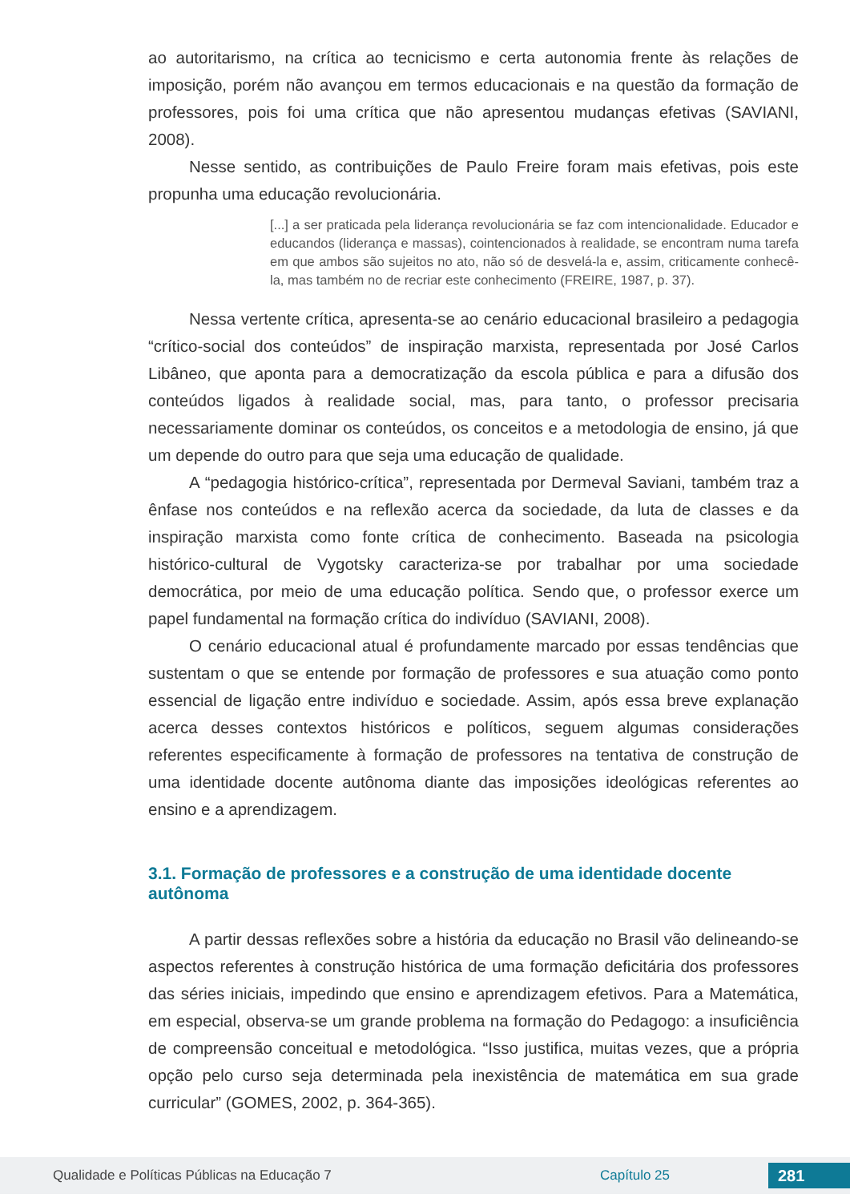ao autoritarismo, na crítica ao tecnicismo e certa autonomia frente às relações de imposição, porém não avançou em termos educacionais e na questão da formação de professores, pois foi uma crítica que não apresentou mudanças efetivas (SAVIANI, 2008).
Nesse sentido, as contribuições de Paulo Freire foram mais efetivas, pois este propunha uma educação revolucionária.
[...] a ser praticada pela liderança revolucionária se faz com intencionalidade. Educador e educandos (liderança e massas), cointencionados à realidade, se encontram numa tarefa em que ambos são sujeitos no ato, não só de desvelá-la e, assim, criticamente conhecê-la, mas também no de recriar este conhecimento (FREIRE, 1987, p. 37).
Nessa vertente crítica, apresenta-se ao cenário educacional brasileiro a pedagogia “crítico-social dos conteúdos” de inspiração marxista, representada por José Carlos Libâneo, que aponta para a democratização da escola pública e para a difusão dos conteúdos ligados à realidade social, mas, para tanto, o professor precisaria necessariamente dominar os conteúdos, os conceitos e a metodologia de ensino, já que um depende do outro para que seja uma educação de qualidade.
A “pedagogia histórico-crítica”, representada por Dermeval Saviani, também traz a ênfase nos conteúdos e na reflexão acerca da sociedade, da luta de classes e da inspiração marxista como fonte crítica de conhecimento. Baseada na psicologia histórico-cultural de Vygotsky caracteriza-se por trabalhar por uma sociedade democrática, por meio de uma educação política. Sendo que, o professor exerce um papel fundamental na formação crítica do indivíduo (SAVIANI, 2008).
O cenário educacional atual é profundamente marcado por essas tendências que sustentam o que se entende por formação de professores e sua atuação como ponto essencial de ligação entre indivíduo e sociedade. Assim, após essa breve explanação acerca desses contextos históricos e políticos, seguem algumas considerações referentes especificamente à formação de professores na tentativa de construção de uma identidade docente autônoma diante das imposições ideológicas referentes ao ensino e a aprendizagem.
3.1. Formação de professores e a construção de uma identidade docente autônoma
A partir dessas reflexões sobre a história da educação no Brasil vão delineando-se aspectos referentes à construção histórica de uma formação deficitária dos professores das séries iniciais, impedindo que ensino e aprendizagem efetivos. Para a Matemática, em especial, observa-se um grande problema na formação do Pedagogo: a insuficiência de compreensão conceitual e metodológica. “Isso justifica, muitas vezes, que a própria opção pelo curso seja determinada pela inexistência de matemática em sua grade curricular” (GOMES, 2002, p. 364-365).
Qualidade e Políticas Públicas na Educação 7 Capítulo 25 281